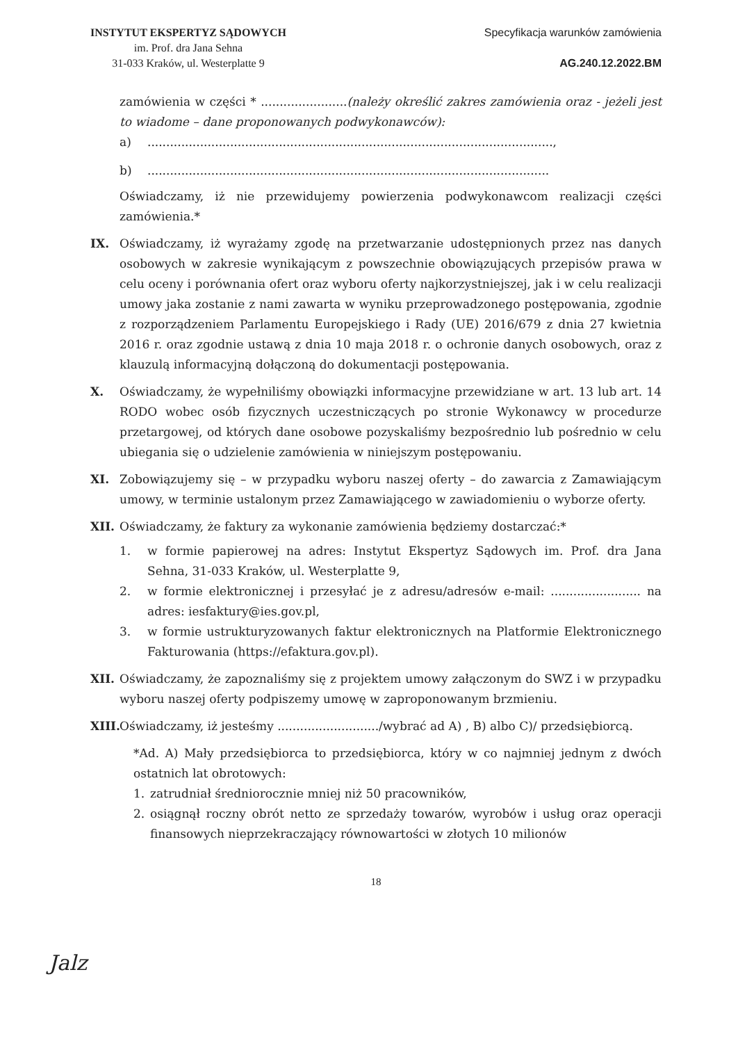INSTYTUT EKSPERTYZ SĄDOWYCH
im. Prof. dra Jana Sehna
31-033 Kraków, ul. Westerplatte 9
Specyfikacja warunków zamówienia
AG.240.12.2022.BM
zamówienia w części * .......................(należy określić zakres zamówienia oraz - jeżeli jest to wiadome – dane proponowanych podwykonawców):
a)............................................................................................................,
b)...........................................................................................................
Oświadczamy, iż nie przewidujemy powierzenia podwykonawcom realizacji części zamówienia.*
IX. Oświadczamy, iż wyrażamy zgodę na przetwarzanie udostępnionych przez nas danych osobowych w zakresie wynikającym z powszechnie obowiązujących przepisów prawa w celu oceny i porównania ofert oraz wyboru oferty najkorzystniejszej, jak i w celu realizacji umowy jaka zostanie z nami zawarta w wyniku przeprowadzonego postępowania, zgodnie z rozporządzeniem Parlamentu Europejskiego i Rady (UE) 2016/679 z dnia 27 kwietnia 2016 r. oraz zgodnie ustawą z dnia 10 maja 2018 r. o ochronie danych osobowych, oraz z klauzulą informacyjną dołączoną do dokumentacji postępowania.
X. Oświadczamy, że wypełniliśmy obowiązki informacyjne przewidziane w art. 13 lub art. 14 RODO wobec osób fizycznych uczestniczących po stronie Wykonawcy w procedurze przetargowej, od których dane osobowe pozyskaliśmy bezpośrednio lub pośrednio w celu ubiegania się o udzielenie zamówienia w niniejszym postępowaniu.
XI. Zobowiązujemy się – w przypadku wyboru naszej oferty – do zawarcia z Zamawiającym umowy, w terminie ustalonym przez Zamawiającego w zawiadomieniu o wyborze oferty.
XII. Oświadczamy, że faktury za wykonanie zamówienia będziemy dostarczać:*
1. w formie papierowej na adres: Instytut Ekspertyz Sądowych im. Prof. dra Jana Sehna, 31-033 Kraków, ul. Westerplatte 9,
2. w formie elektronicznej i przesyłać je z adresu/adresów e-mail: ........................ na adres: iesfaktury@ies.gov.pl,
3. w formie ustrukturyzowanych faktur elektronicznych na Platformie Elektronicznego Fakturowania (https://efaktura.gov.pl).
XII. Oświadczamy, że zapoznaliśmy się z projektem umowy załączonym do SWZ i w przypadku wyboru naszej oferty podpiszemy umowę w zaproponowanym brzmieniu.
XIII.
Oświadczamy, iż jesteśmy .........................../wybrać ad A) , B) albo C)/ przedsiębiorcą.
*Ad. A) Mały przedsiębiorca to przedsiębiorca, który w co najmniej jednym z dwóch ostatnich lat obrotowych:
1. zatrudniał średniorocznie mniej niż 50 pracowników,
2. osiągnął roczny obrót netto ze sprzedaży towarów, wyrobów i usług oraz operacji finansowych nieprzekraczający równowartości w złotych 10 milionów
18
Jalz